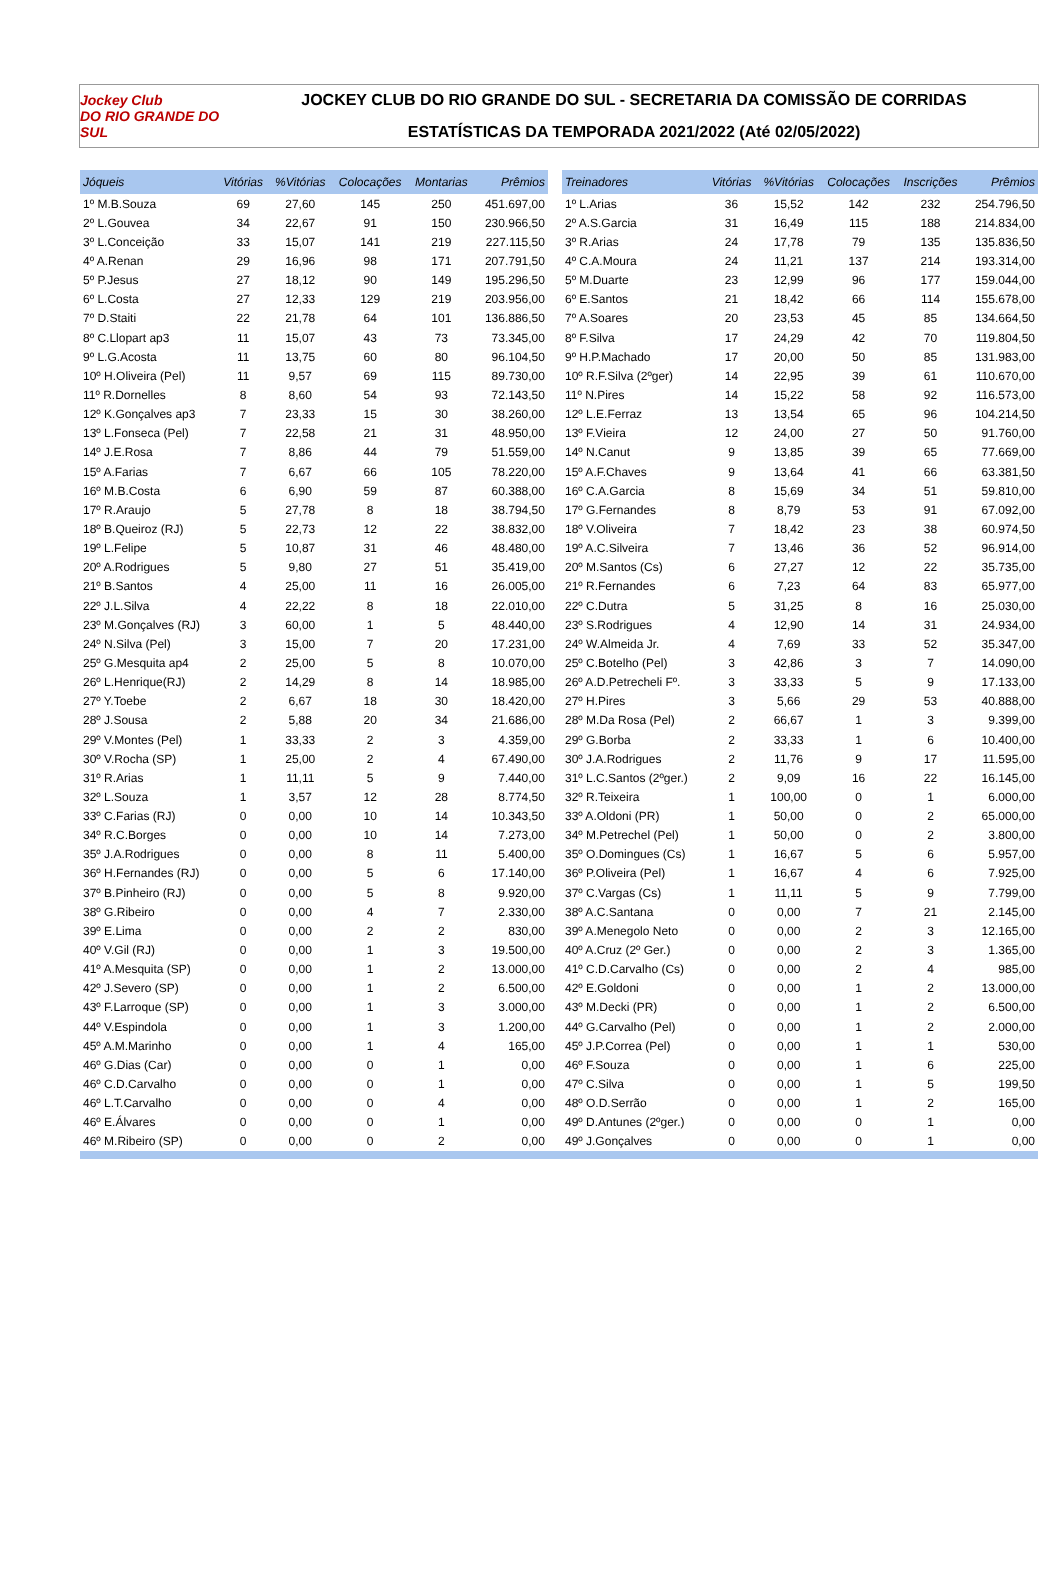Jockey Club
DO RIO GRANDE DO SUL
JOCKEY CLUB DO RIO GRANDE DO SUL - SECRETARIA DA COMISSÃO DE CORRIDAS
ESTATÍSTICAS DA TEMPORADA 2021/2022 (Até 02/05/2022)
| Jóqueis | Vitórias | %Vitórias | Colocações | Montarias | Prêmios | | Treinadores | Vitórias | %Vitórias | Colocações | Inscrições | Prêmios |
| --- | --- | --- | --- | --- | --- | --- | --- | --- | --- | --- | --- | --- |
| 1º M.B.Souza | 69 | 27,60 | 145 | 250 | 451.697,00 | | 1º L.Arias | 36 | 15,52 | 142 | 232 | 254.796,50 |
| 2º L.Gouvea | 34 | 22,67 | 91 | 150 | 230.966,50 | | 2º A.S.Garcia | 31 | 16,49 | 115 | 188 | 214.834,00 |
| 3º L.Conceição | 33 | 15,07 | 141 | 219 | 227.115,50 | | 3º R.Arias | 24 | 17,78 | 79 | 135 | 135.836,50 |
| 4º A.Renan | 29 | 16,96 | 98 | 171 | 207.791,50 | | 4º C.A.Moura | 24 | 11,21 | 137 | 214 | 193.314,00 |
| 5º P.Jesus | 27 | 18,12 | 90 | 149 | 195.296,50 | | 5º M.Duarte | 23 | 12,99 | 96 | 177 | 159.044,00 |
| 6º L.Costa | 27 | 12,33 | 129 | 219 | 203.956,00 | | 6º E.Santos | 21 | 18,42 | 66 | 114 | 155.678,00 |
| 7º D.Staiti | 22 | 21,78 | 64 | 101 | 136.886,50 | | 7º A.Soares | 20 | 23,53 | 45 | 85 | 134.664,50 |
| 8º C.Llopart ap3 | 11 | 15,07 | 43 | 73 | 73.345,00 | | 8º F.Silva | 17 | 24,29 | 42 | 70 | 119.804,50 |
| 9º L.G.Acosta | 11 | 13,75 | 60 | 80 | 96.104,50 | | 9º H.P.Machado | 17 | 20,00 | 50 | 85 | 131.983,00 |
| 10º H.Oliveira (Pel) | 11 | 9,57 | 69 | 115 | 89.730,00 | | 10º R.F.Silva (2ºger) | 14 | 22,95 | 39 | 61 | 110.670,00 |
| 11º R.Dornelles | 8 | 8,60 | 54 | 93 | 72.143,50 | | 11º N.Pires | 14 | 15,22 | 58 | 92 | 116.573,00 |
| 12º K.Gonçalves ap3 | 7 | 23,33 | 15 | 30 | 38.260,00 | | 12º L.E.Ferraz | 13 | 13,54 | 65 | 96 | 104.214,50 |
| 13º L.Fonseca (Pel) | 7 | 22,58 | 21 | 31 | 48.950,00 | | 13º F.Vieira | 12 | 24,00 | 27 | 50 | 91.760,00 |
| 14º J.E.Rosa | 7 | 8,86 | 44 | 79 | 51.559,00 | | 14º N.Canut | 9 | 13,85 | 39 | 65 | 77.669,00 |
| 15º A.Farias | 7 | 6,67 | 66 | 105 | 78.220,00 | | 15º A.F.Chaves | 9 | 13,64 | 41 | 66 | 63.381,50 |
| 16º M.B.Costa | 6 | 6,90 | 59 | 87 | 60.388,00 | | 16º C.A.Garcia | 8 | 15,69 | 34 | 51 | 59.810,00 |
| 17º R.Araujo | 5 | 27,78 | 8 | 18 | 38.794,50 | | 17º G.Fernandes | 8 | 8,79 | 53 | 91 | 67.092,00 |
| 18º B.Queiroz (RJ) | 5 | 22,73 | 12 | 22 | 38.832,00 | | 18º V.Oliveira | 7 | 18,42 | 23 | 38 | 60.974,50 |
| 19º L.Felipe | 5 | 10,87 | 31 | 46 | 48.480,00 | | 19º A.C.Silveira | 7 | 13,46 | 36 | 52 | 96.914,00 |
| 20º A.Rodrigues | 5 | 9,80 | 27 | 51 | 35.419,00 | | 20º M.Santos (Cs) | 6 | 27,27 | 12 | 22 | 35.735,00 |
| 21º B.Santos | 4 | 25,00 | 11 | 16 | 26.005,00 | | 21º R.Fernandes | 6 | 7,23 | 64 | 83 | 65.977,00 |
| 22º J.L.Silva | 4 | 22,22 | 8 | 18 | 22.010,00 | | 22º C.Dutra | 5 | 31,25 | 8 | 16 | 25.030,00 |
| 23º M.Gonçalves (RJ) | 3 | 60,00 | 1 | 5 | 48.440,00 | | 23º S.Rodrigues | 4 | 12,90 | 14 | 31 | 24.934,00 |
| 24º N.Silva (Pel) | 3 | 15,00 | 7 | 20 | 17.231,00 | | 24º W.Almeida Jr. | 4 | 7,69 | 33 | 52 | 35.347,00 |
| 25º G.Mesquita ap4 | 2 | 25,00 | 5 | 8 | 10.070,00 | | 25º C.Botelho (Pel) | 3 | 42,86 | 3 | 7 | 14.090,00 |
| 26º L.Henrique(RJ) | 2 | 14,29 | 8 | 14 | 18.985,00 | | 26º A.D.Petrecheli Fº. | 3 | 33,33 | 5 | 9 | 17.133,00 |
| 27º Y.Toebe | 2 | 6,67 | 18 | 30 | 18.420,00 | | 27º H.Pires | 3 | 5,66 | 29 | 53 | 40.888,00 |
| 28º J.Sousa | 2 | 5,88 | 20 | 34 | 21.686,00 | | 28º M.Da Rosa (Pel) | 2 | 66,67 | 1 | 3 | 9.399,00 |
| 29º V.Montes (Pel) | 1 | 33,33 | 2 | 3 | 4.359,00 | | 29º G.Borba | 2 | 33,33 | 1 | 6 | 10.400,00 |
| 30º V.Rocha (SP) | 1 | 25,00 | 2 | 4 | 67.490,00 | | 30º J.A.Rodrigues | 2 | 11,76 | 9 | 17 | 11.595,00 |
| 31º R.Arias | 1 | 11,11 | 5 | 9 | 7.440,00 | | 31º L.C.Santos (2ºger.) | 2 | 9,09 | 16 | 22 | 16.145,00 |
| 32º L.Souza | 1 | 3,57 | 12 | 28 | 8.774,50 | | 32º R.Teixeira | 1 | 100,00 | 0 | 1 | 6.000,00 |
| 33º C.Farias (RJ) | 0 | 0,00 | 10 | 14 | 10.343,50 | | 33º A.Oldoni (PR) | 1 | 50,00 | 0 | 2 | 65.000,00 |
| 34º R.C.Borges | 0 | 0,00 | 10 | 14 | 7.273,00 | | 34º M.Petrechel (Pel) | 1 | 50,00 | 0 | 2 | 3.800,00 |
| 35º J.A.Rodrigues | 0 | 0,00 | 8 | 11 | 5.400,00 | | 35º O.Domingues (Cs) | 1 | 16,67 | 5 | 6 | 5.957,00 |
| 36º H.Fernandes (RJ) | 0 | 0,00 | 5 | 6 | 17.140,00 | | 36º P.Oliveira (Pel) | 1 | 16,67 | 4 | 6 | 7.925,00 |
| 37º B.Pinheiro (RJ) | 0 | 0,00 | 5 | 8 | 9.920,00 | | 37º C.Vargas (Cs) | 1 | 11,11 | 5 | 9 | 7.799,00 |
| 38º G.Ribeiro | 0 | 0,00 | 4 | 7 | 2.330,00 | | 38º A.C.Santana | 0 | 0,00 | 7 | 21 | 2.145,00 |
| 39º E.Lima | 0 | 0,00 | 2 | 2 | 830,00 | | 39º A.Menegolo Neto | 0 | 0,00 | 2 | 3 | 12.165,00 |
| 40º V.Gil (RJ) | 0 | 0,00 | 1 | 3 | 19.500,00 | | 40º A.Cruz (2º Ger.) | 0 | 0,00 | 2 | 3 | 1.365,00 |
| 41º A.Mesquita (SP) | 0 | 0,00 | 1 | 2 | 13.000,00 | | 41º C.D.Carvalho (Cs) | 0 | 0,00 | 2 | 4 | 985,00 |
| 42º J.Severo (SP) | 0 | 0,00 | 1 | 2 | 6.500,00 | | 42º E.Goldoni | 0 | 0,00 | 1 | 2 | 13.000,00 |
| 43º F.Larroque (SP) | 0 | 0,00 | 1 | 3 | 3.000,00 | | 43º M.Decki (PR) | 0 | 0,00 | 1 | 2 | 6.500,00 |
| 44º V.Espindola | 0 | 0,00 | 1 | 3 | 1.200,00 | | 44º G.Carvalho (Pel) | 0 | 0,00 | 1 | 2 | 2.000,00 |
| 45º A.M.Marinho | 0 | 0,00 | 1 | 4 | 165,00 | | 45º J.P.Correa (Pel) | 0 | 0,00 | 1 | 1 | 530,00 |
| 46º G.Dias (Car) | 0 | 0,00 | 0 | 1 | 0,00 | | 46º F.Souza | 0 | 0,00 | 1 | 6 | 225,00 |
| 46º C.D.Carvalho | 0 | 0,00 | 0 | 1 | 0,00 | | 47º C.Silva | 0 | 0,00 | 1 | 5 | 199,50 |
| 46º L.T.Carvalho | 0 | 0,00 | 0 | 4 | 0,00 | | 48º O.D.Serrão | 0 | 0,00 | 1 | 2 | 165,00 |
| 46º E.Álvares | 0 | 0,00 | 0 | 1 | 0,00 | | 49º D.Antunes (2ºger.) | 0 | 0,00 | 0 | 1 | 0,00 |
| 46º M.Ribeiro (SP) | 0 | 0,00 | 0 | 2 | 0,00 | | 49º J.Gonçalves | 0 | 0,00 | 0 | 1 | 0,00 |